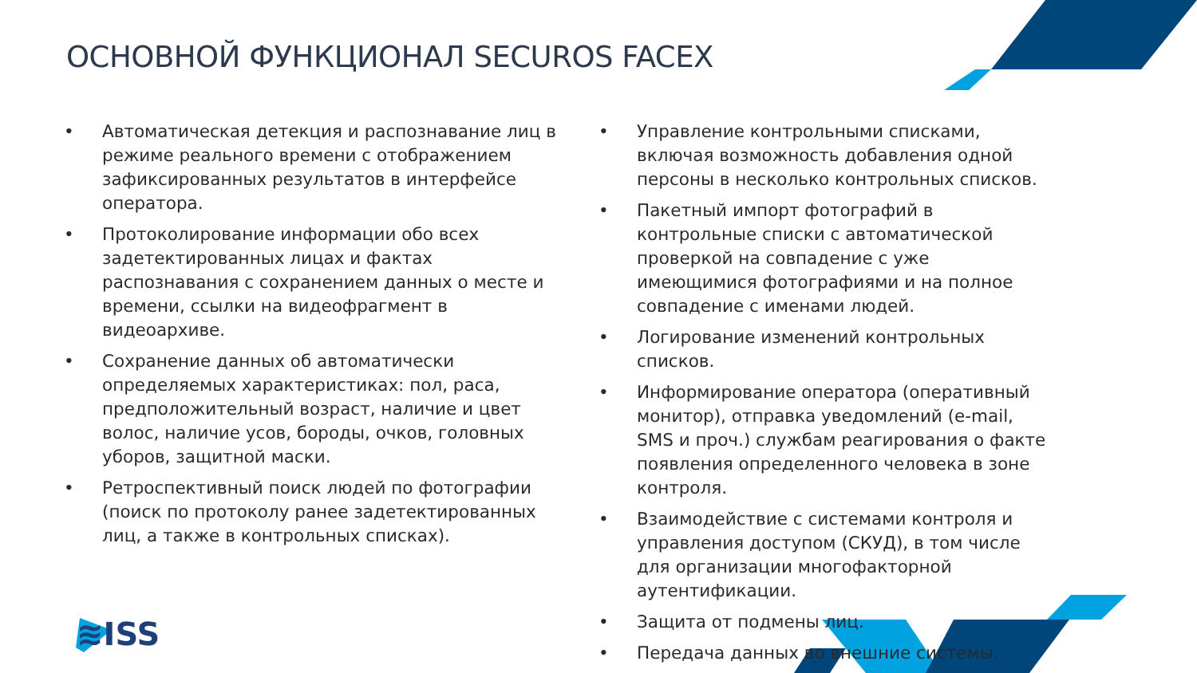ОСНОВНОЙ ФУНКЦИОНАЛ SECUROS FACEX
• Автоматическая детекция и распознавание лиц в режиме реального времени с отображением зафиксированных результатов в интерфейсе оператора.
• Протоколирование информации обо всех задетектированных лицах и фактах распознавания с сохранением данных о месте и времени, ссылки на видеофрагмент в видеоархиве.
• Сохранение данных об автоматически определяемых характеристиках: пол, раса, предположительный возраст, наличие и цвет волос, наличие усов, бороды, очков, головных уборов, защитной маски.
• Ретроспективный поиск людей по фотографии (поиск по протоколу ранее задетектированных лиц, а также в контрольных списках).
• Управление контрольными списками, включая возможность добавления одной персоны в несколько контрольных списков.
• Пакетный импорт фотографий в контрольные списки с автоматической проверкой на совпадение с уже имеющимися фотографиями и на полное совпадение с именами людей.
• Логирование изменений контрольных списков.
• Информирование оператора (оперативный монитор), отправка уведомлений (e-mail, SMS и проч.) службам реагирования о факте появления определенного человека в зоне контроля.
• Взаимодействие с системами контроля и управления доступом (СКУД), в том числе для организации многофакторной аутентификации.
• Защита от подмены лиц.
• Передача данных во внешние системы.
≋ISS